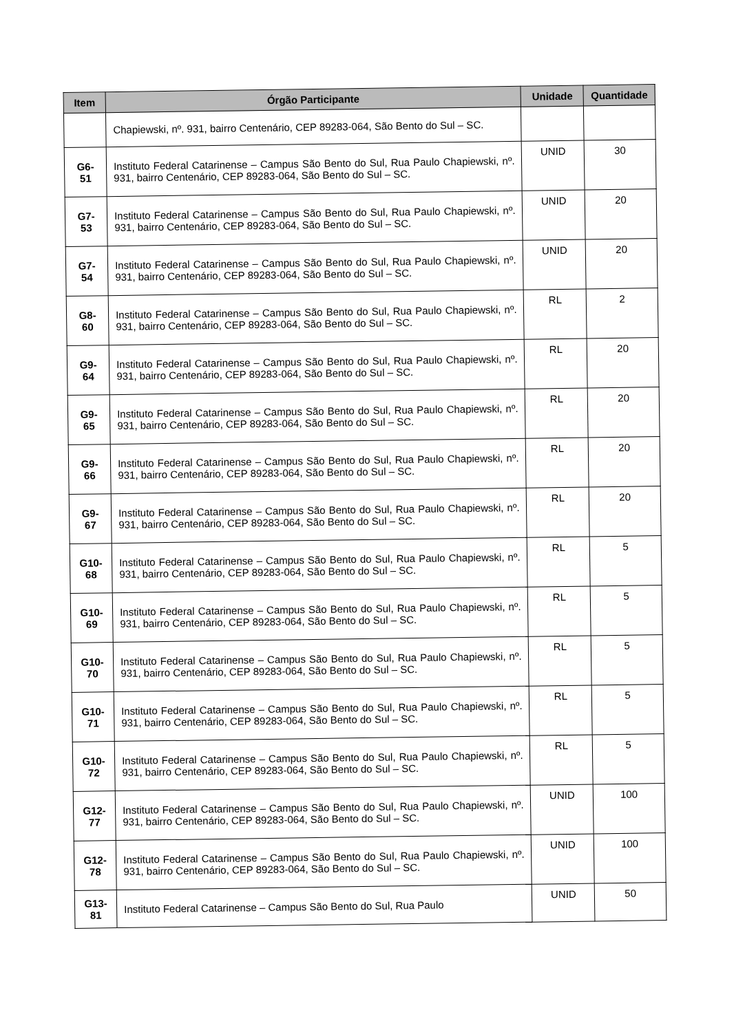| Item | Órgão Participante | Unidade | Quantidade |
| --- | --- | --- | --- |
| | Chapiewski, nº. 931, bairro Centenário, CEP 89283-064, São Bento do Sul – SC. | | |
| G6-51 | Instituto Federal Catarinense – Campus São Bento do Sul, Rua Paulo Chapiewski, nº. 931, bairro Centenário, CEP 89283-064, São Bento do Sul – SC. | UNID | 30 |
| G7-53 | Instituto Federal Catarinense – Campus São Bento do Sul, Rua Paulo Chapiewski, nº. 931, bairro Centenário, CEP 89283-064, São Bento do Sul – SC. | UNID | 20 |
| G7-54 | Instituto Federal Catarinense – Campus São Bento do Sul, Rua Paulo Chapiewski, nº. 931, bairro Centenário, CEP 89283-064, São Bento do Sul – SC. | UNID | 20 |
| G8-60 | Instituto Federal Catarinense – Campus São Bento do Sul, Rua Paulo Chapiewski, nº. 931, bairro Centenário, CEP 89283-064, São Bento do Sul – SC. | RL | 2 |
| G9-64 | Instituto Federal Catarinense – Campus São Bento do Sul, Rua Paulo Chapiewski, nº. 931, bairro Centenário, CEP 89283-064, São Bento do Sul – SC. | RL | 20 |
| G9-65 | Instituto Federal Catarinense – Campus São Bento do Sul, Rua Paulo Chapiewski, nº. 931, bairro Centenário, CEP 89283-064, São Bento do Sul – SC. | RL | 20 |
| G9-66 | Instituto Federal Catarinense – Campus São Bento do Sul, Rua Paulo Chapiewski, nº. 931, bairro Centenário, CEP 89283-064, São Bento do Sul – SC. | RL | 20 |
| G9-67 | Instituto Federal Catarinense – Campus São Bento do Sul, Rua Paulo Chapiewski, nº. 931, bairro Centenário, CEP 89283-064, São Bento do Sul – SC. | RL | 20 |
| G10-68 | Instituto Federal Catarinense – Campus São Bento do Sul, Rua Paulo Chapiewski, nº. 931, bairro Centenário, CEP 89283-064, São Bento do Sul – SC. | RL | 5 |
| G10-69 | Instituto Federal Catarinense – Campus São Bento do Sul, Rua Paulo Chapiewski, nº. 931, bairro Centenário, CEP 89283-064, São Bento do Sul – SC. | RL | 5 |
| G10-70 | Instituto Federal Catarinense – Campus São Bento do Sul, Rua Paulo Chapiewski, nº. 931, bairro Centenário, CEP 89283-064, São Bento do Sul – SC. | RL | 5 |
| G10-71 | Instituto Federal Catarinense – Campus São Bento do Sul, Rua Paulo Chapiewski, nº. 931, bairro Centenário, CEP 89283-064, São Bento do Sul – SC. | RL | 5 |
| G10-72 | Instituto Federal Catarinense – Campus São Bento do Sul, Rua Paulo Chapiewski, nº. 931, bairro Centenário, CEP 89283-064, São Bento do Sul – SC. | RL | 5 |
| G12-77 | Instituto Federal Catarinense – Campus São Bento do Sul, Rua Paulo Chapiewski, nº. 931, bairro Centenário, CEP 89283-064, São Bento do Sul – SC. | UNID | 100 |
| G12-78 | Instituto Federal Catarinense – Campus São Bento do Sul, Rua Paulo Chapiewski, nº. 931, bairro Centenário, CEP 89283-064, São Bento do Sul – SC. | UNID | 100 |
| G13-81 | Instituto Federal Catarinense – Campus São Bento do Sul, Rua Paulo | UNID | 50 |